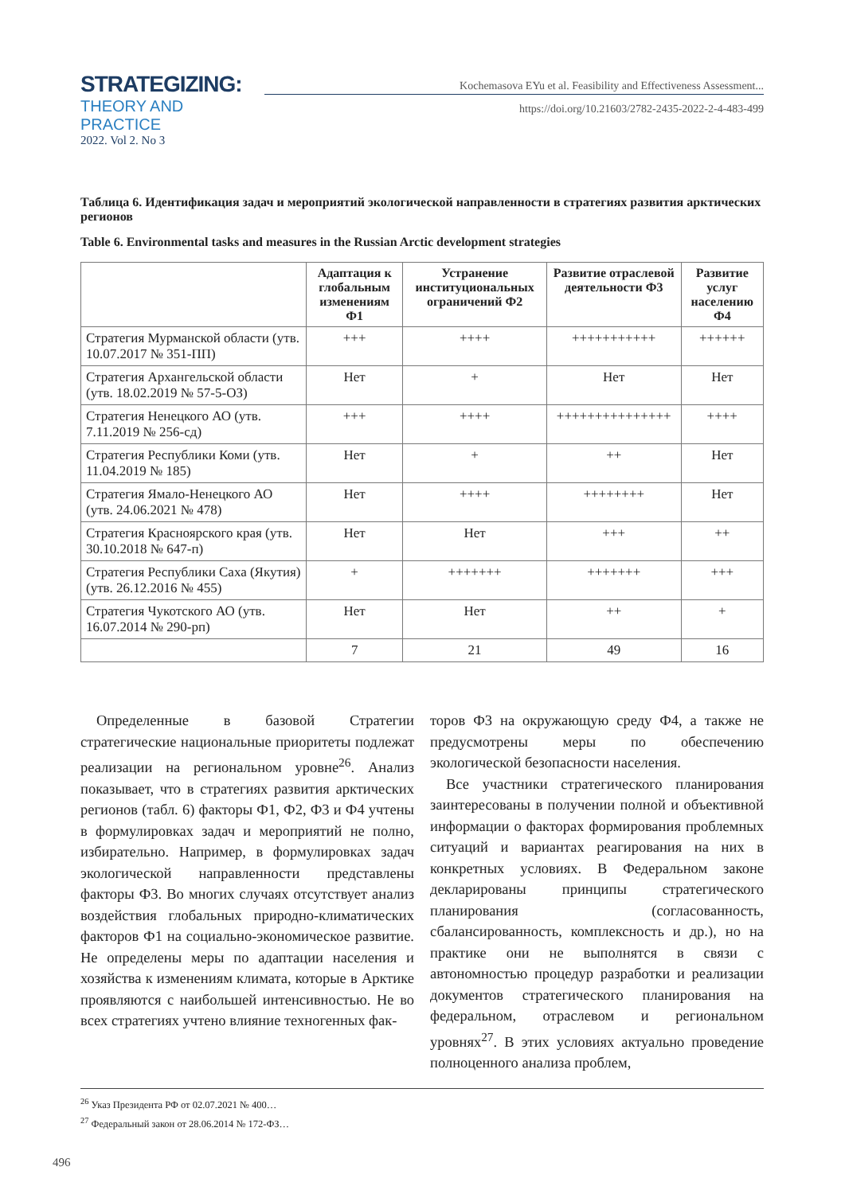STRATEGIZING:
THEORY AND PRACTICE
2022. Vol 2. No 3
Kochemasova EYu et al. Feasibility and Effectiveness Assessment...
https://doi.org/10.21603/2782-2435-2022-2-4-483-499
Таблица 6. Идентификация задач и мероприятий экологической направленности в стратегиях развития арктических регионов
Table 6. Environmental tasks and measures in the Russian Arctic development strategies
| | Адаптация к глобальным изменениям Ф1 | Устранение институциональных ограничений Ф2 | Развитие отраслевой деятельности Ф3 | Развитие услуг населению Ф4 |
| --- | --- | --- | --- | --- |
| Стратегия Мурманской области (утв. 10.07.2017 № 351-ПП) | +++ | ++++ | +++++++++++ | ++++++ |
| Стратегия Архангельской области (утв. 18.02.2019 № 57-5-ОЗ) | Нет | + | Нет | Нет |
| Стратегия Ненецкого АО (утв. 7.11.2019 № 256-сд) | +++ | ++++ | +++++++++++++++ | ++++ |
| Стратегия Республики Коми (утв. 11.04.2019 № 185) | Нет | + | ++ | Нет |
| Стратегия Ямало-Ненецкого АО (утв. 24.06.2021 № 478) | Нет | ++++ | ++++++++ | Нет |
| Стратегия Красноярского края (утв. 30.10.2018 № 647-п) | Нет | Нет | +++ | ++ |
| Стратегия Республики Саха (Якутия) (утв. 26.12.2016 № 455) | + | +++++++ | +++++++ | +++ |
| Стратегия Чукотского АО (утв. 16.07.2014 № 290-рп) | Нет | Нет | ++ | + |
| | 7 | 21 | 49 | 16 |
Определенные в базовой Стратегии стратегические национальные приоритеты подлежат реализации на региональном уровне<sup>26</sup>. Анализ показывает, что в стратегиях развития арктических регионов (табл. 6) факторы Ф1, Ф2, Ф3 и Ф4 учтены в формулировках задач и мероприятий не полно, избирательно. Например, в формулировках задач экологической направленности представлены факторы Ф3. Во многих случаях отсутствует анализ воздействия глобальных природно-климатических факторов Ф1 на социально-экономическое развитие. Не определены меры по адаптации населения и хозяйства к изменениям климата, которые в Арктике проявляются с наибольшей интенсивностью. Не во всех стратегиях учтено влияние техногенных фак-
торов Ф3 на окружающую среду Ф4, а также не предусмотрены меры по обеспечению экологической безопасности населения.
Все участники стратегического планирования заинтересованы в получении полной и объективной информации о факторах формирования проблемных ситуаций и вариантах реагирования на них в конкретных условиях. В Федеральном законе декларированы принципы стратегического планирования (согласованность, сбалансированность, комплексность и др.), но на практике они не выполнятся в связи с автономностью процедур разработки и реализации документов стратегического планирования на федеральном, отраслевом и региональном уровнях<sup>27</sup>. В этих условиях актуально проведение полноценного анализа проблем,
<sup>26</sup> Указ Президента РФ от 02.07.2021 № 400…
<sup>27</sup> Федеральный закон от 28.06.2014 № 172-ФЗ…
496